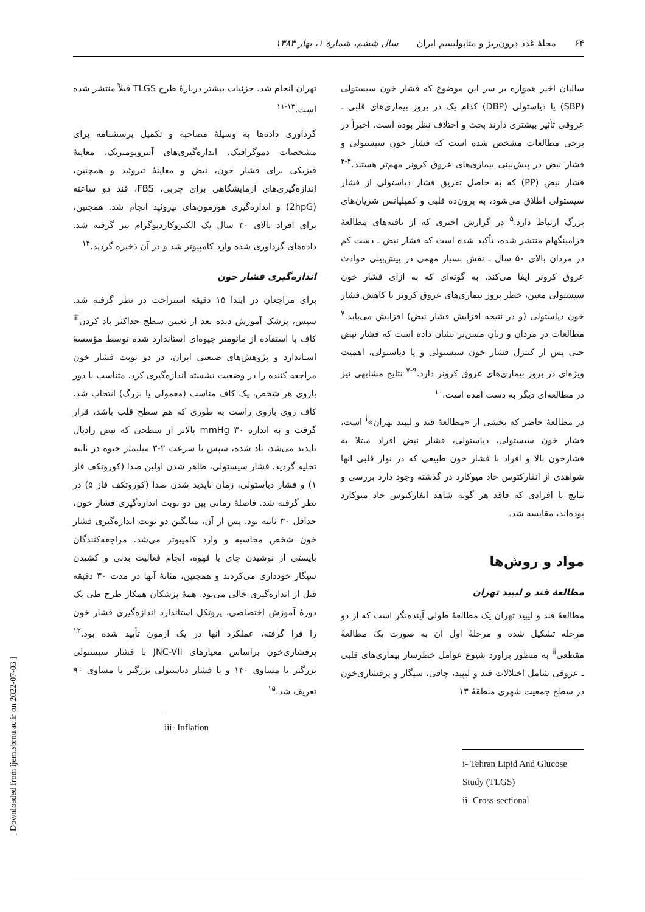۶۴ مجلهٔ غدد درون‌ریز و متابولیسم ایران سال ششم، شمارهٔ ۱، بهار ۱۳۸۳
سالیان اخیر همواره بر سر این موضوع که فشار خون سیستولی (SBP) یا دیاستولی (DBP) کدام یک در بروز بیماری‌های قلبی ـ عروقی تأثیر بیشتری دارند بحث و اختلاف نظر بوده است. اخیراً در برخی مطالعات مشخص شده است که فشار خون سیستولی و فشار نبض در پیش‌بینی بیماری‌های عروق کرونر مهم‌تر هستند.<sup>۴-۲</sup> فشار نبض (PP) که به حاصل تفریق فشار دیاستولی از فشار سیستولی اطلاق می‌شود، به برون‌ده قلبی و کمپلیانس شریان‌های بزرگ ارتباط دارد.<sup>۵</sup> در گزارش اخیری که از یافته‌های مطالعهٔ فرامینگهام منتشر شده، تأکید شده است که فشار نبض ـ دست کم در مردان بالای ۵۰ سال ـ نقش بسیار مهمی در پیش‌بینی حوادث عروق کرونر ایفا می‌کند. به گونه‌ای که به ازای فشار خون سیستولی معین، خطر بروز بیماری‌های عروق کرونر با کاهش فشار خون دیاستولی (و در نتیجه افزایش فشار نبض) افزایش می‌یابد.<sup>۷</sup> مطالعات در مردان و زنان مسن‌تر نشان داده است که فشار نبض حتی پس از کنترل فشار خون سیستولی و یا دیاستولی، اهمیت ویژه‌ای در بروز بیماری‌های عروق کرونر دارد.<sup>۹-۷</sup> نتایج مشابهی نیز در مطالعه‌ای دیگر به دست آمده است.<sup>۱۰</sup>
در مطالعهٔ حاضر که بخشی از «مطالعهٔ قند و لیپید تهران»<sup>i</sup> است، فشار خون سیستولی، دیاستولی، فشار نبض افراد مبتلا به فشارخون بالا و افراد با فشار خون طبیعی که در نوار قلبی آنها شواهدی از انفارکتوس حاد میوکارد در گذشته وجود دارد بررسی و نتایج با افرادی که فاقد هر گونه شاهد انفارکتوس حاد میوکارد بوده‌اند، مقایسه شد.
مواد و روش‌ها
مطالعهٔ قند و لیپید تهران
مطالعهٔ قند و لیپید تهران یک مطالعهٔ طولی آینده‌نگر است که از دو مرحله تشکیل شده و مرحلهٔ اول آن به صورت یک مطالعهٔ مقطعی<sup>ii</sup> به منظور براورد شیوع عوامل خطرساز بیماری‌های قلبی ـ عروقی شامل اختلالات قند و لیپید، چاقی، سیگار و پرفشاری‌خون در سطح جمعیت شهری منطقهٔ ۱۳
i- Tehran Lipid And Glucose Study (TLGS)
ii- Cross-sectional
تهران انجام شد. جزئیات بیشتر دربارهٔ طرح TLGS قبلاً منتشر شده است.<sup>۱۳-۱۱</sup>
گرداوری داده‌ها به وسیلهٔ مصاحبه و تکمیل پرسشنامه برای مشخصات دموگرافیک، اندازه‌گیری‌های آنتروپومتریک، معاینهٔ فیزیکی برای فشار خون، نبض و معاینهٔ تیروئید و همچنین، اندازه‌گیری‌های آزمایشگاهی برای چربی، FBS، قند دو ساعته (2hpG) و اندازه‌گیری هورمون‌های تیروئید انجام شد. همچنین، برای افراد بالای ۳۰ سال یک الکتروکاردیوگرام نیز گرفته شد. داده‌های گرداوری شده وارد کامپیوتر شد و در آن ذخیره گردید.<sup>۱۴</sup>
اندازه‌گیری فشار خون
برای مراجعان در ابتدا ۱۵ دقیقه استراحت در نظر گرفته شد. سپس، پزشک آموزش دیده بعد از تعیین سطح حداکثر باد کردن<sup>iii</sup> کاف با استفاده از مانومتر جیوه‌ای استاندارد شده توسط مؤسسهٔ استاندارد و پژوهش‌های صنعتی ایران، در دو نوبت فشار خون مراجعه کننده را در وضعیت نشسته اندازه‌گیری کرد. متناسب با دور بازوی هر شخص، یک کاف مناسب (معمولی یا بزرگ) انتخاب شد. کاف روی بازوی راست به طوری که هم سطح قلب باشد، قرار گرفت و به اندازه ۳۰ mmHg بالاتر از سطحی که نبض رادیال ناپدید می‌شد، باد شده، سپس با سرعت ۲-۳ میلیمتر جیوه در ثانیه تخلیه گردید. فشار سیستولی، ظاهر شدن اولین صدا (کوروتکف فاز ۱) و فشار دیاستولی، زمان ناپدید شدن صدا (کوروتکف فاز ۵) در نظر گرفته شد. فاصلهٔ زمانی بین دو نوبت اندازه‌گیری فشار خون، حداقل ۳۰ ثانیه بود. پس از آن، میانگین دو نوبت اندازه‌گیری فشار خون شخص محاسبه و وارد کامپیوتر می‌شد. مراجعه‌کنندگان بایستی از نوشیدن چای یا قهوه، انجام فعالیت بدنی و کشیدن سیگار خودداری می‌کردند و همچنین، مثانهٔ آنها در مدت ۳۰ دقیقه قبل از اندازه‌گیری خالی می‌بود. همهٔ پزشکان همکار طرح طی یک دورهٔ آموزش اختصاصی، پروتکل استاندارد اندازه‌گیری فشار خون را فرا گرفته، عملکرد آنها در یک آزمون تأیید شده بود.<sup>۱۲</sup> پرفشاری‌خون براساس معیارهای JNC-VII با فشار سیستولی بزرگتر یا مساوی ۱۴۰ و یا فشار دیاستولی بزرگتر یا مساوی ۹۰ تعریف شد.<sup>۱۵</sup>
iii- Inflation
[ Downloaded from ijem.sbmu.ac.ir on 2022-07-03 ]